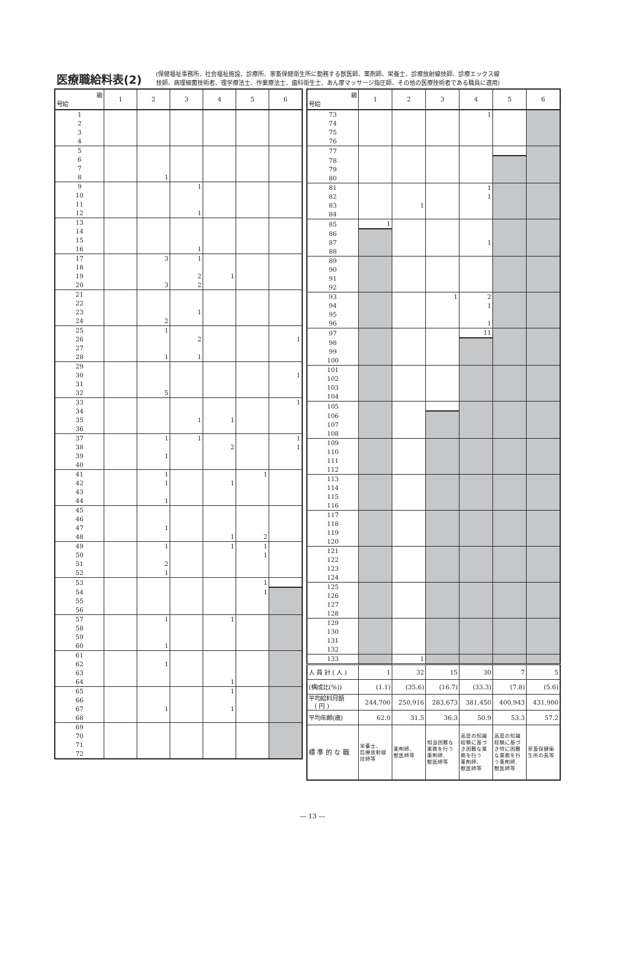医療職給料表(2)
(保健福祉事務所、社会福祉施設、診療所、家畜保健衛生所に勤務する獣医師、薬剤師、栄養士、診療放射線技師、診療エックス線
技師、病理細菌技術者、理学療法士、作業療法士、歯科衛生士、あん摩マッサージ指圧師、その他の医療技術者である職員に適用)
| 級 号給 | 1 | 2 | 3 | 4 | 5 | 6 |
| --- | --- | --- | --- | --- | --- | --- |
| 1 | | | | | | |
| 2 | | | | | | |
| 3 | | | | | | |
| 4 | | | | | | |
| 5 | | | | | | |
| 6 | | | | | | |
| 7 | | | | | | |
| 8 | | 1 | | | | |
| 9 | | | 1 | | | |
| 10 | | | | | | |
| 11 | | | | | | |
| 12 | | | 1 | | | |
| 13 | | | | | | |
| 14 | | | | | | |
| 15 | | | | | | |
| 16 | | | 1 | | | |
| 17 | | 3 | 1 | | | |
| 18 | | | | | | |
| 19 | | | 2 | 1 | | |
| 20 | | 3 | 2 | | | |
| 21 | | | | | | |
| 22 | | | | | | |
| 23 | | | 1 | | | |
| 24 | | 2 | | | | |
| 25 | | 1 | | | | |
| 26 | | | 2 | | | 1 |
| 27 | | | | | | |
| 28 | | 1 | 1 | | | |
| 29 | | | | | | |
| 30 | | | | | | 1 |
| 31 | | | | | | |
| 32 | | 5 | | | | |
| 33 | | | | | | 1 |
| 34 | | | | | | |
| 35 | | | 1 | 1 | | |
| 36 | | | | | | |
| 37 | | 1 | 1 | | | 1 |
| 38 | | | | 2 | | 1 |
| 39 | | 1 | | | | |
| 40 | | | | | | |
| 41 | | 1 | | | 1 | |
| 42 | | 1 | | 1 | | |
| 43 | | | | | | |
| 44 | | 1 | | | | |
| 45 | | | | | | |
| 46 | | | | | | |
| 47 | | 1 | | | | |
| 48 | | | | 1 | 2 | |
| 49 | | 1 | | 1 | 1 | |
| 50 | | | | | 1 | |
| 51 | | 2 | | | | |
| 52 | | 1 | | | | |
| 53 | | | | | 1 | |
| 54 | | | | | 1 | |
| 55 | | | | | | |
| 56 | | | | | | |
| 57 | | 1 | | 1 | | |
| 58 | | | | | | |
| 59 | | | | | | |
| 60 | | 1 | | | | |
| 61 | | | | | | |
| 62 | | 1 | | | | |
| 63 | | | | | | |
| 64 | | | | 1 | | |
| 65 | | | | 1 | | |
| 66 | | | | | | |
| 67 | | 1 | | 1 | | |
| 68 | | | | | | |
| 69 | | | | | | |
| 70 | | | | | | |
| 71 | | | | | | |
| 72 | | | | | | |
| 級 号給 | 1 | 2 | 3 | 4 | 5 | 6 |
| --- | --- | --- | --- | --- | --- | --- |
| 73 | | | | 1 | | |
| 74 | | | | | | |
| 75 | | | | | | |
| 76 | | | | | | |
| 77 | | | | | | |
| 78 | | | | | | |
| 79 | | | | | | |
| 80 | | | | | | |
| 81 | | | | 1 | | |
| 82 | | | | 1 | | |
| 83 | | 1 | | | | |
| 84 | | | | | | |
| 85 | 1 | | | | | |
| 86 | | | | | | |
| 87 | | | | 1 | | |
| 88 | | | | | | |
| 89 | | | | | | |
| 90 | | | | | | |
| 91 | | | | | | |
| 92 | | | | | | |
| 93 | | | 1 | 2 | | |
| 94 | | | | 1 | | |
| 95 | | | | | | |
| 96 | | | | 1 | | |
| 97 | | | | 11 | | |
| 98 | | | | | | |
| 99 | | | | | | |
| 100 | | | | | | |
| 101 | | | | | | |
| 102 | | | | | | |
| 103 | | | | | | |
| 104 | | | | | | |
| 105 | | | | | | |
| 106 | | | | | | |
| 107 | | | | | | |
| 108 | | | | | | |
| 109 | | | | | | |
| 110 | | | | | | |
| 111 | | | | | | |
| 112 | | | | | | |
| 113 | | | | | | |
| 114 | | | | | | |
| 115 | | | | | | |
| 116 | | | | | | |
| 117 | | | | | | |
| 118 | | | | | | |
| 119 | | | | | | |
| 120 | | | | | | |
| 121 | | | | | | |
| 122 | | | | | | |
| 123 | | | | | | |
| 124 | | | | | | |
| 125 | | | | | | |
| 126 | | | | | | |
| 127 | | | | | | |
| 128 | | | | | | |
| 129 | | | | | | |
| 130 | | | | | | |
| 131 | | | | | | |
| 132 | | | | | | |
| 133 | | 1 | | | | |
| 人 員 計 ( 人 ) | 1 | 32 | 15 | 30 | 7 | 5 |
| (構成比(%)) | (1.1) | (35.6) | (16.7) | (33.3) | (7.8) | (5.6) |
| 平均給料月額 ( 円 ) | 244,700 | 250,916 | 283,673 | 381,450 | 400,943 | 431,900 |
| 平均年齢(歳) | 62.0 | 31.5 | 36.3 | 50.9 | 53.3 | 57.2 |
| 標 準 的 な 職 | 栄養士、 診療放射線 技師等 | 薬剤師、 獣医師等 | 相当困難な 業務を行う 薬剤師、 獣医師等 | 高度の知識 経験に基づ き困難な業 務を行う 薬剤師、 獣医師等 | 高度の知識 経験に基づ き特に困難 な業務を行 う薬剤師、 獣医師等 | 家畜保健衛 生所の長等 |
― 13 ―